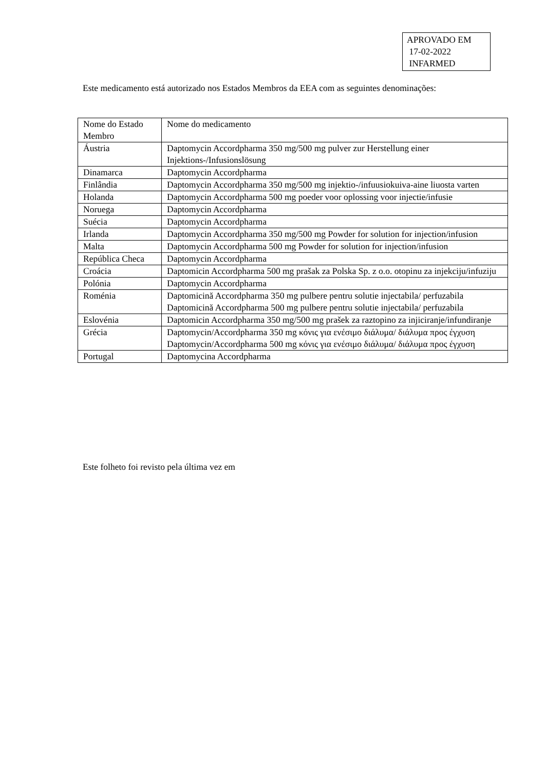APROVADO EM
17-02-2022
INFARMED
Este medicamento está autorizado nos Estados Membros da EEA com as seguintes denominações:
| Nome do Estado Membro | Nome do medicamento |
| Áustria | Daptomycin Accordpharma 350 mg/500 mg pulver zur Herstellung einer Injektions-/Infusionslösung |
| Dinamarca | Daptomycin Accordpharma |
| Finlândia | Daptomycin Accordpharma 350 mg/500 mg injektio-/infuusiokuiva-aine liuosta varten |
| Holanda | Daptomycin Accordpharma 500 mg poeder voor oplossing voor injectie/infusie |
| Noruega | Daptomycin Accordpharma |
| Suécia | Daptomycin Accordpharma |
| Irlanda | Daptomycin Accordpharma 350 mg/500 mg Powder for solution for injection/infusion |
| Malta | Daptomycin Accordpharma 500 mg Powder for solution for injection/infusion |
| República Checa | Daptomycin Accordpharma |
| Croácia | Daptomicin Accordpharma 500 mg prašak za Polska Sp. z o.o. otopinu za injekciju/infuziju |
| Polónia | Daptomycin Accordpharma |
| Roménia | Daptomicină Accordpharma 350 mg pulbere pentru solutie injectabila/ perfuzabila Daptomicină Accordpharma 500 mg pulbere pentru solutie injectabila/ perfuzabila |
| Eslovénia | Daptomicin Accordpharma 350 mg/500 mg prašek za raztopino za injiciranje/infundiranje |
| Grécia | Daptomycin/Accordpharma 350 mg κόνις για ενέσιμο διάλυμα/ διάλυμα προς έγχυση Daptomycin/Accordpharma 500 mg κόνις για ενέσιμο διάλυμα/ διάλυμα προς έγχυση |
| Portugal | Daptomycina Accordpharma |
Este folheto foi revisto pela última vez em